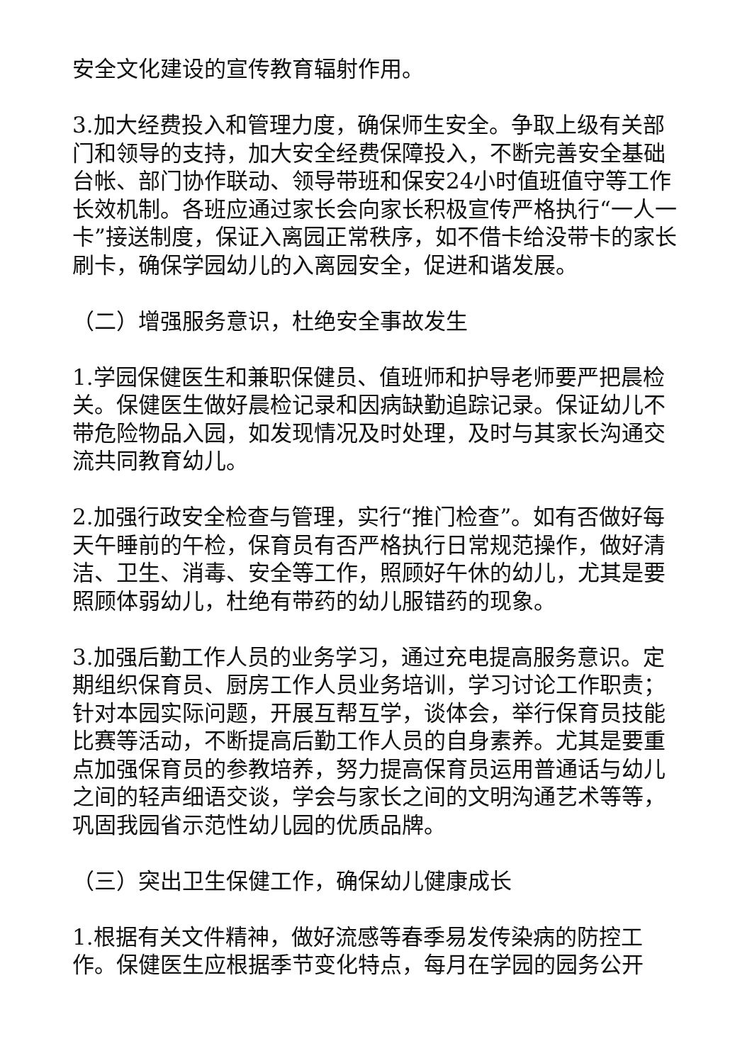安全文化建设的宣传教育辐射作用。
3.加大经费投入和管理力度，确保师生安全。争取上级有关部门和领导的支持，加大安全经费保障投入，不断完善安全基础台帐、部门协作联动、领导带班和保安24小时值班值守等工作长效机制。各班应通过家长会向家长积极宣传严格执行“一人一卡”接送制度，保证入离园正常秩序，如不借卡给没带卡的家长刷卡，确保学园幼儿的入离园安全，促进和谐发展。
（二）增强服务意识，杜绝安全事故发生
1.学园保健医生和兼职保健员、值班师和护导老师要严把晨检关。保健医生做好晨检记录和因病缺勤追踪记录。保证幼儿不带危险物品入园，如发现情况及时处理，及时与其家长沟通交流共同教育幼儿。
2.加强行政安全检查与管理，实行“推门检查”。如有否做好每天午睡前的午检，保育员有否严格执行日常规范操作，做好清洁、卫生、消毒、安全等工作，照顾好午休的幼儿，尤其是要照顾体弱幼儿，杜绝有带药的幼儿服错药的现象。
3.加强后勤工作人员的业务学习，通过充电提高服务意识。定期组织保育员、厨房工作人员业务培训，学习讨论工作职责；针对本园实际问题，开展互帮互学，谈体会，举行保育员技能比赛等活动，不断提高后勤工作人员的自身素养。尤其是要重点加强保育员的参教培养，努力提高保育员运用普通话与幼儿之间的轻声细语交谈，学会与家长之间的文明沟通艺术等等，巩固我园省示范性幼儿园的优质品牌。
（三）突出卫生保健工作，确保幼儿健康成长
1.根据有关文件精神，做好流感等春季易发传染病的防控工作。保健医生应根据季节变化特点，每月在学园的园务公开